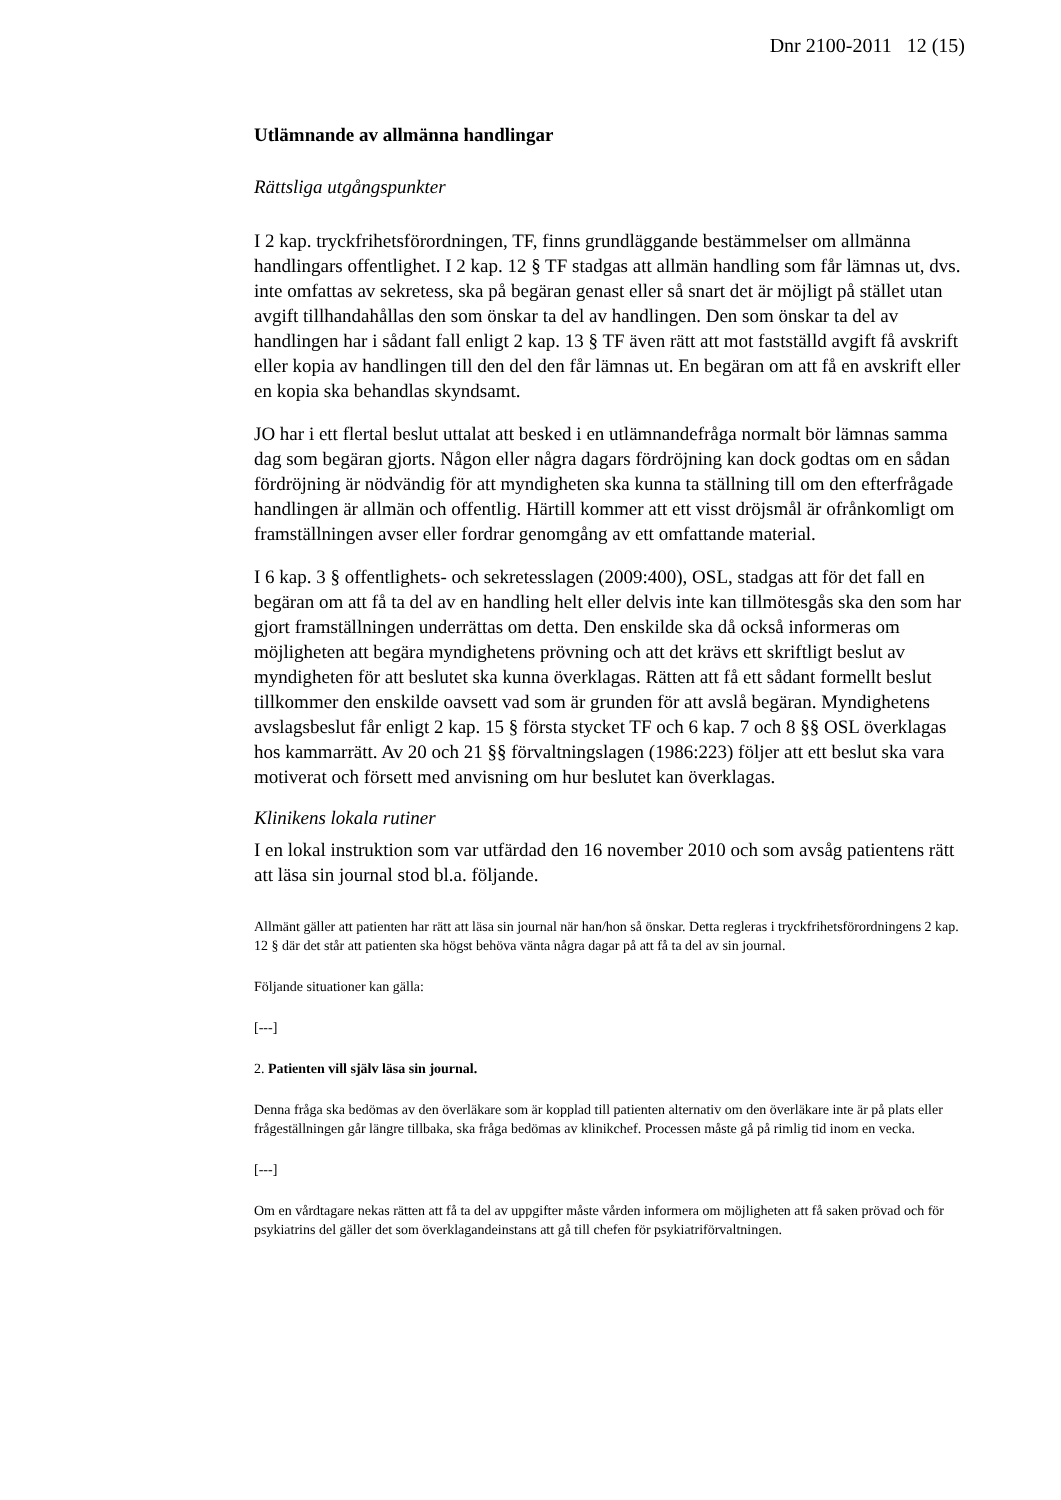Dnr 2100-2011 12 (15)
Utlämnande av allmänna handlingar
Rättsliga utgångspunkter
I 2 kap. tryckfrihetsförordningen, TF, finns grundläggande bestämmelser om allmänna handlingars offentlighet. I 2 kap. 12 § TF stadgas att allmän handling som får lämnas ut, dvs. inte omfattas av sekretess, ska på begäran genast eller så snart det är möjligt på stället utan avgift tillhandahållas den som önskar ta del av handlingen. Den som önskar ta del av handlingen har i sådant fall enligt 2 kap. 13 § TF även rätt att mot fastställd avgift få avskrift eller kopia av handlingen till den del den får lämnas ut. En begäran om att få en avskrift eller en kopia ska behandlas skyndsamt.
JO har i ett flertal beslut uttalat att besked i en utlämnandefråga normalt bör lämnas samma dag som begäran gjorts. Någon eller några dagars fördröjning kan dock godtas om en sådan fördröjning är nödvändig för att myndigheten ska kunna ta ställning till om den efterfrågade handlingen är allmän och offentlig. Härtill kommer att ett visst dröjsmål är ofrånkomligt om framställningen avser eller fordrar genomgång av ett omfattande material.
I 6 kap. 3 § offentlighets- och sekretesslagen (2009:400), OSL, stadgas att för det fall en begäran om att få ta del av en handling helt eller delvis inte kan tillmötesgås ska den som har gjort framställningen underrättas om detta. Den enskilde ska då också informeras om möjligheten att begära myndighetens prövning och att det krävs ett skriftligt beslut av myndigheten för att beslutet ska kunna överklagas. Rätten att få ett sådant formellt beslut tillkommer den enskilde oavsett vad som är grunden för att avslå begäran. Myndighetens avslagsbeslut får enligt 2 kap. 15 § första stycket TF och 6 kap. 7 och 8 §§ OSL överklagas hos kammarrätt. Av 20 och 21 §§ förvaltningslagen (1986:223) följer att ett beslut ska vara motiverat och försett med anvisning om hur beslutet kan överklagas.
Klinikens lokala rutiner
I en lokal instruktion som var utfärdad den 16 november 2010 och som avsåg patientens rätt att läsa sin journal stod bl.a. följande.
Allmänt gäller att patienten har rätt att läsa sin journal när han/hon så önskar. Detta regleras i tryckfrihetsförordningens 2 kap. 12 § där det står att patienten ska högst behöva vänta några dagar på att få ta del av sin journal.
Följande situationer kan gälla:
[---]
2. Patienten vill själv läsa sin journal.
Denna fråga ska bedömas av den överläkare som är kopplad till patienten alternativ om den överläkare inte är på plats eller frågeställningen går längre tillbaka, ska fråga bedömas av klinikchef. Processen måste gå på rimlig tid inom en vecka.
[---]
Om en vårdtagare nekas rätten att få ta del av uppgifter måste vården informera om möjligheten att få saken prövad och för psykiatrins del gäller det som överklagandeinstans att gå till chefen för psykiatriförvaltningen.